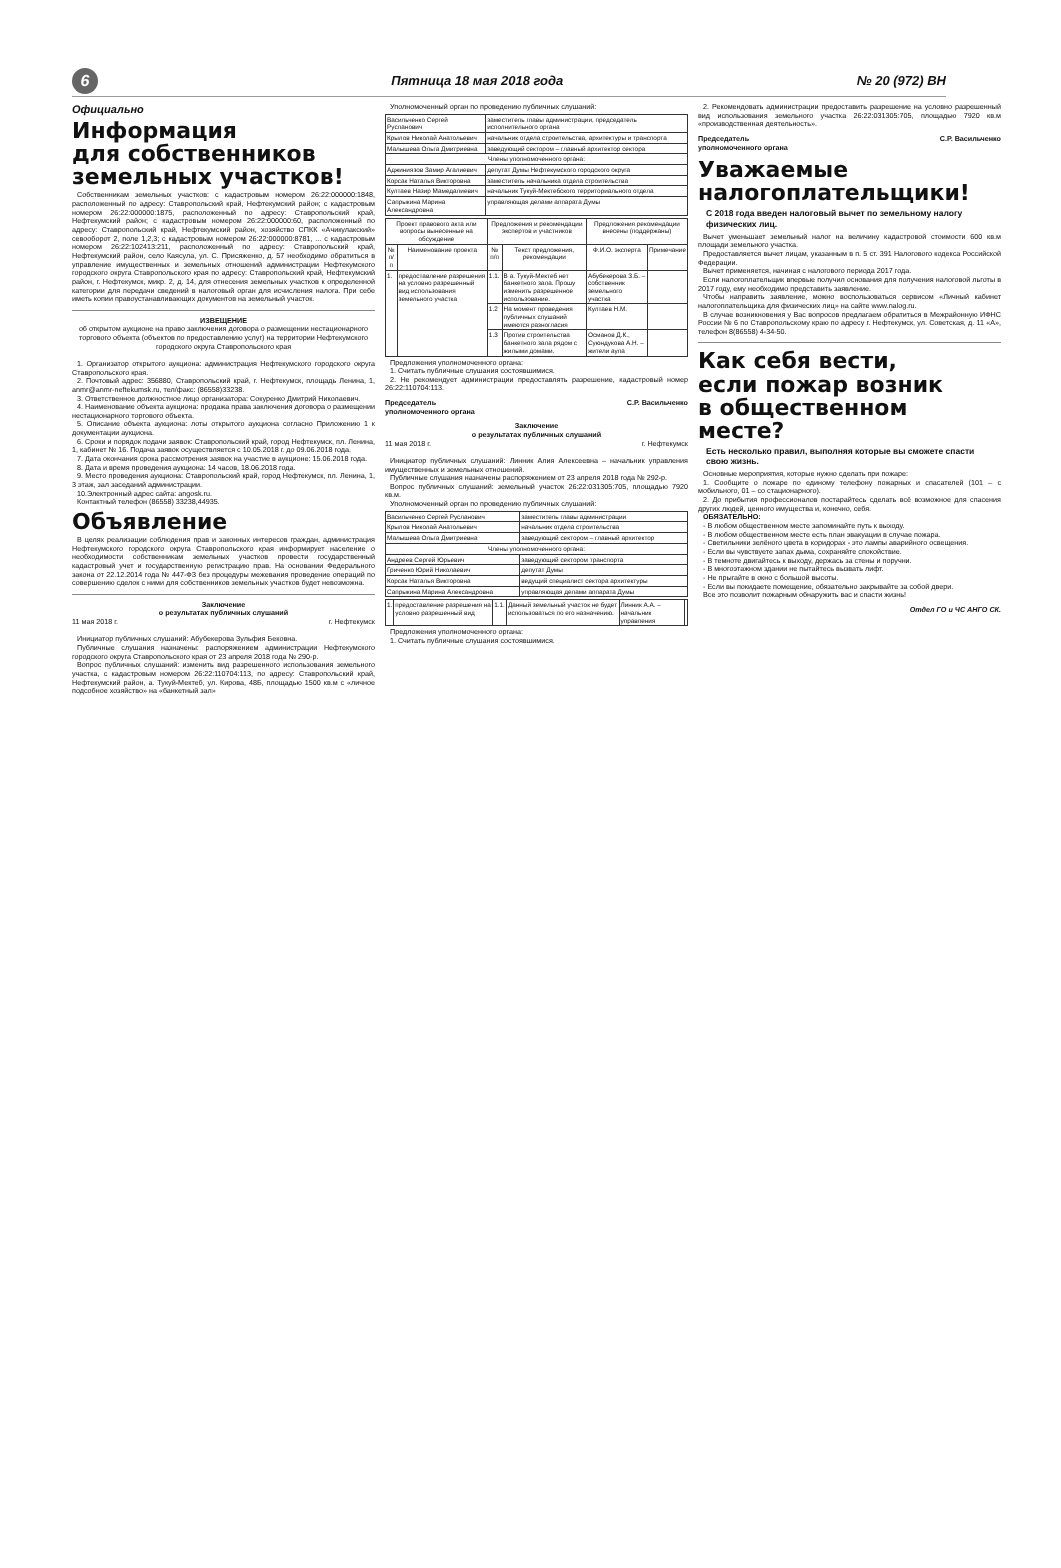6 Пятница 18 мая 2018 года № 20 (972) ВН
Официально
Информация
для собственников
земельных участков!
Собственникам земельных участков: с кадастровым номером 26:22:000000:1848, расположенный по адресу: Ставропольский край, Нефтекумский район; с кадастровым номером 26:22:000000:1875, расположенный по адресу: Ставропольский край, Нефтекумский район; с кадастровым номером 26:22:000000:60, расположенный по адресу: Ставропольский край, Нефтекумский район, хозяйство СПКК «Ачикулакский» севооборот 2, поле 1,2,3; с кадастровым номером 26:22:000000:8781, ... с кадастровым номером 26:22:102413:211, расположенный по адресу: Ставропольский край, Нефтекумский район, село Каясула, ул. С. Присяженко, д. 57 необходимо обратиться в управление имущественных и земельных отношений администрации Нефтекумского городского округа Ставропольского края по адресу: Ставропольский край, Нефтекумский район, г. Нефтекумск, микр. 2, д. 14, для отнесения земельных участков к определенной категории для передачи сведений в налоговый орган для исчисления налога. При себе иметь копии правоустанавливающих документов на земельный участок.
ИЗВЕЩЕНИЕ
об открытом аукционе на право заключения договора о размещении нестационарного торгового объекта (объектов по предоставлению услуг) на территории Нефтекумского городского округа Ставропольского края
1. Организатор открытого аукциона: администрация Нефтекумского городского округа Ставропольского края.
2. Почтовый адрес: 356880, Ставропольский край, г. Нефтекумск, площадь Ленина, 1, anmr@anmr-neftekumsk.ru, тел/факс: (86558)33238.
3. Ответственное должностное лицо организатора: Сокуренко Дмитрий Николаевич.
4. Наименование объекта аукциона: продажа права заключения договора о размещении нестационарного торгового объекта.
5. Описание объекта аукциона: лоты открытого аукциона согласно Приложению 1 к документации аукциона.
6. Сроки и порядок подачи заявок: Ставропольский край, город Нефтекумск, пл. Ленина, 1, кабинет № 16. Подача заявок осуществляется с 10.05.2018 г. до 09.06.2018 года.
7. Дата окончания срока рассмотрения заявок на участие в аукционе: 15.06.2018 года.
8. Дата и время проведения аукциона: 14 часов, 18.06.2018 года.
9. Место проведения аукциона: Ставропольский край, город Нефтекумск, пл. Ленина, 1, 3 этаж, зал заседаний администрации.
10.Электронный адрес сайта: angosk.ru.
Контактный телефон (86558) 33238,44935.
Объявление
В целях реализации соблюдения прав и законных интересов граждан, администрация Нефтекумского городского округа Ставропольского края информирует население о необходимости собственникам земельных участков провести государственный кадастровый учет и государственную регистрацию прав. На основании Федерального закона от 22.12.2014 года № 447-ФЗ без процедуры межевания проведение операций по совершению сделок с ними для собственников земельных участков будет невозможна.
Заключение
о результатах публичных слушаний
11 мая 2018 г. г. Нефтекумск
Инициатор публичных слушаний: Абубекерова Зульфия Бековна.
Публичные слушания назначены: распоряжением администрации Нефтекумского городского округа Ставропольского края от 23 апреля 2018 года № 290-р.
Вопрос публичных слушаний: изменить вид разрешенного использования земельного участка, с кадастровым номером 26:22:110704:113, по адресу: Ставропольский край, Нефтекумский район, а. Тукуй-Мектеб, ул. Кирова, 48Б, площадью 1500 кв.м с «личное подсобное хозяйство» на «банкетный зал»
Уполномоченный орган по проведению публичных слушаний:
| Васильченко Сергей Русланович | заместитель главы администрации, председатель исполнительного органа |
| Крылов Николай Анатольевич | начальник отдела строительства, архитектуры и транспорта |
| Малышева Ольга Дмитриевна | заведующий сектором – главный архитектор сектора |
| Члены уполномоченного органа: | |
| Аджиниязов Замир Агалиевич | депутат Думы Нефтекумского городского округа |
| Корсак Наталья Викторовна | заместитель начальника отдела строительства |
| Култаев Назир Мамедалиевич | начальник Тукуй-Мектебского территориального отдела |
| Сапрыкина Марина Александровна | управляющая делами аппарата Думы |
| Проект правового акта или вопросы вынесенные на обсуждение | | Предложения и рекомендации экспертов и участников | | Предложения рекомендации внесены (поддержаны) | |
| --- | --- | --- | --- | --- | --- |
| № п/п | Наименование проекта | № п/п | Текст предложения, рекомендации | Ф.И.О. эксперта | Примечание |
| 1. | предоставление разрешения на условно разрешенный вид использования земельного участка | 1.1. | В а. Тукуй-Мектеб нет банкетного зала. Прошу изменить разрешенное использование. | Абубекерова З.Б. – собственник земельного участка | |
| | | 1.2 | На момент проведения публичных слушаний имеются разногласия | Култаев Н.М. | |
| | | 1.3 | Против строительства банкетного зала рядом с жилыми домами. | Османов Д.К., Суюндукова А.Н. – жители аула | |
Предложения уполномоченного органа:
1. Считать публичные слушания состоявшимися.
2. Не рекомендует администрации предоставлять разрешение, кадастровый номер 26:22:110704:113.
Председатель
уполномоченного органа С.Р. Васильченко
Заключение
о результатах публичных слушаний
11 мая 2018 г. г. Нефтекумск
Инициатор публичных слушаний: Линник Алия Алексеевна – начальник управления имущественных и земельных отношений.
Публичные слушания назначены распоряжением от 23 апреля 2018 года № 292-р.
Вопрос публичных слушаний: земельный участок 26:22:031305:705, площадью 7920 кв.м.
Уполномоченный орган по проведению публичных слушаний:
| Васильченко Сергей Русланович | заместитель главы администрации |
| Крылов Николай Анатольевич | начальник отдела строительства |
| Малышева Ольга Дмитриевна | заведующий сектором – главный архитектор |
| Члены уполномоченного органа: | |
| Андреев Сергей Юрьевич | заведующий сектором транспорта |
| Гриченко Юрий Николаевич | депутат Думы |
| Корсак Наталья Викторовна | ведущий специалист сектора архитектуры |
| Сапрыкина Марина Александровна | управляющая делами аппарата Думы |
| 1. | предоставление разрешения на условно разрешенный вид | 1.1. | Данный земельный участок не будет использоваться по его назначению. | Линник А.А. – начальник управления | |
Предложения уполномоченного органа:
1. Считать публичные слушания состоявшимися.
2. Рекомендовать администрации предоставить разрешение на условно разрешенный вид использования земельного участка 26:22:031305:705, площадью 7920 кв.м «производственная деятельность».
Председатель
уполномоченного органа С.Р. Васильченко
Уважаемые
налогоплательщики!
С 2018 года введен налоговый вычет по земельному налогу физических лиц.
Вычет уменьшает земельный налог на величину кадастровой стоимости 600 кв.м площади земельного участка.
Предоставляется вычет лицам, указанным в п. 5 ст. 391 Налогового кодекса Российской Федерации.
Вычет применяется, начиная с налогового периода 2017 года.
Если налогоплательщик впервые получил основания для получения налоговой льготы в 2017 году, ему необходимо представить заявление.
Чтобы направить заявление, можно воспользоваться сервисом «Личный кабинет налогоплательщика для физических лиц» на сайте www.nalog.ru.
В случае возникновения у Вас вопросов предлагаем обратиться в Межрайонную ИФНС России № 6 по Ставропольскому краю по адресу г. Нефтекумск, ул. Советская, д. 11 «А», телефон 8(86558) 4-34-50.
Как себя вести,
если пожар возник
в общественном
месте?
Есть несколько правил, выполняя которые вы сможете спасти свою жизнь.
Основные мероприятия, которые нужно сделать при пожаре:
1. Сообщите о пожаре по единому телефону пожарных и спасателей (101 – с мобильного, 01 – со стационарного).
2. До прибытия профессионалов постарайтесь сделать всё возможное для спасения других людей, ценного имущества и, конечно, себя.
ОБЯЗАТЕЛЬНО:
- В любом общественном месте запоминайте путь к выходу.
- В любом общественном месте есть план эвакуации в случае пожара.
- Светильники зелёного цвета в коридорах - это лампы аварийного освещения.
- Если вы чувствуете запах дыма, сохраняйте спокойствие.
- В темноте двигайтесь к выходу, держась за стены и поручни.
- В многоэтажном здании не пытайтесь вызвать лифт.
- Не прыгайте в окно с большой высоты.
- Если вы покидаете помещение, обязательно закрывайте за собой двери.
Все это позволит пожарным обнаружить вас и спасти жизнь!
Отдел ГО и ЧС АНГО СК.